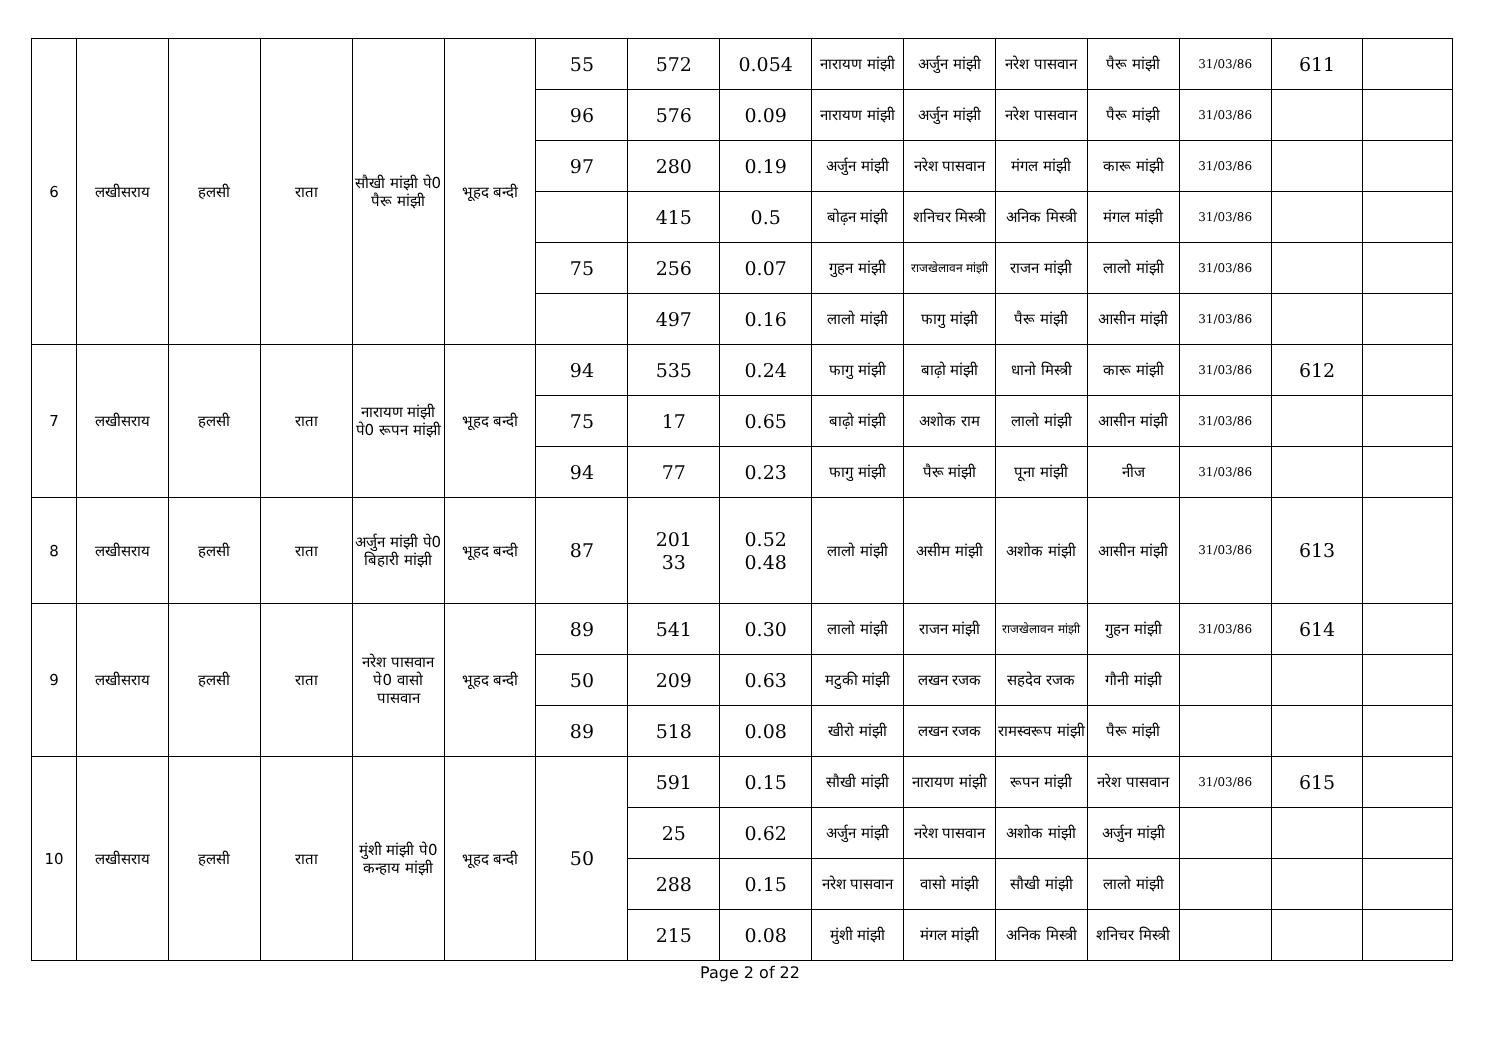| 6 | लखीसराय | हलसी | राता | सौखी मांझी पे0 पैरू मांझी | भूहद बन्दी | 55 | 572 | 0.054 | नारायण मांझी | अर्जुन मांझी | नरेश पासवान | पैरू मांझी | 31/03/86 | 611 | |
| | | | | | | 96 | 576 | 0.09 | नारायण मांझी | अर्जुन मांझी | नरेश पासवान | पैरू मांझी | 31/03/86 | | |
| | | | | | | 97 | 280 | 0.19 | अर्जुन मांझी | नरेश पासवान | मंगल मांझी | कारू मांझी | 31/03/86 | | |
| | | | | | | | 415 | 0.5 | बोढ़न मांझी | शनिचर मिस्त्री | अनिक मिस्त्री | मंगल मांझी | 31/03/86 | | |
| | | | | | | 75 | 256 | 0.07 | गुहन मांझी | राजखेलावन मांझी | राजन मांझी | लालो मांझी | 31/03/86 | | |
| | | | | | | | 497 | 0.16 | लालो मांझी | फागु मांझी | पैरू मांझी | आसीन मांझी | 31/03/86 | | |
| 7 | लखीसराय | हलसी | राता | नारायण मांझी पे0 रूपन मांझी | भूहद बन्दी | 94 | 535 | 0.24 | फागु मांझी | बाढ़ो मांझी | धानो मिस्त्री | कारू मांझी | 31/03/86 | 612 | |
| | | | | | | 75 | 17 | 0.65 | बाढ़ो मांझी | अशोक राम | लालो मांझी | आसीन मांझी | 31/03/86 | | |
| | | | | | | 94 | 77 | 0.23 | फागु मांझी | पैरू मांझी | पूना मांझी | नीज | 31/03/86 | | |
| 8 | लखीसराय | हलसी | राता | अर्जुन मांझी पे0 बिहारी मांझी | भूहद बन्दी | 87 | 201 33 | 0.52 0.48 | लालो मांझी | असीम मांझी | अशोक मांझी | आसीन मांझी | 31/03/86 | 613 | |
| 9 | लखीसराय | हलसी | राता | नरेश पासवान पे0 वासो पासवान | भूहद बन्दी | 89 | 541 | 0.30 | लालो मांझी | राजन मांझी | राजखेलावन मांझी | गुहन मांझी | 31/03/86 | 614 | |
| | | | | | | 50 | 209 | 0.63 | मटुकी मांझी | लखन रजक | सहदेव रजक | गौनी मांझी | | | |
| | | | | | | 89 | 518 | 0.08 | खीरो मांझी | लखन रजक | रामस्वरूप मांझी | पैरू मांझी | | | |
| 10 | लखीसराय | हलसी | राता | मुंशी मांझी पे0 कन्हाय मांझी | भूहद बन्दी | 50 | 591 | 0.15 | सौखी मांझी | नारायण मांझी | रूपन मांझी | नरेश पासवान | 31/03/86 | 615 | |
| | | | | | | | 25 | 0.62 | अर्जुन मांझी | नरेश पासवान | अशोक मांझी | अर्जुन मांझी | | | |
| | | | | | | | 288 | 0.15 | नरेश पासवान | वासो मांझी | सौखी मांझी | लालो मांझी | | | |
| | | | | | | | 215 | 0.08 | मुंशी मांझी | मंगल मांझी | अनिक मिस्त्री | शनिचर मिस्त्री | | | |
Page 2 of 22